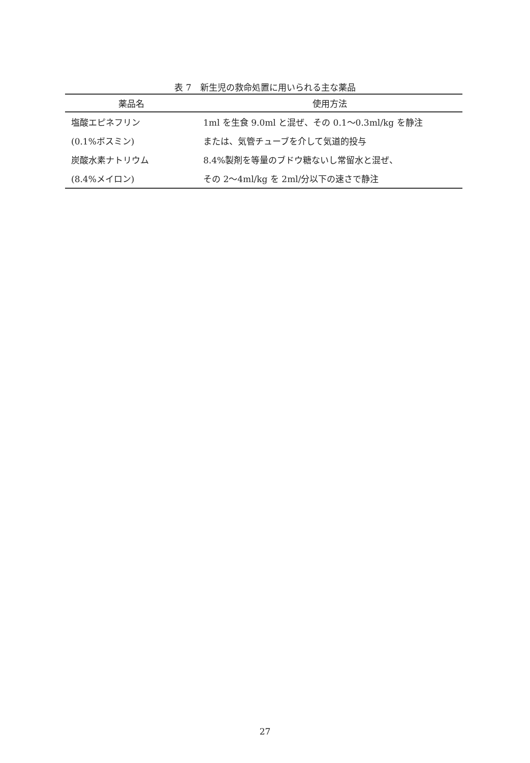表 7　新生児の救命処置に用いられる主な薬品
| 薬品名 | 使用方法 |
| --- | --- |
| 塩酸エピネフリン | 1ml を生食 9.0ml と混ぜ、その 0.1～0.3ml/kg を静注 |
| (0.1%ボスミン) | または、気管チューブを介して気道的投与 |
| 炭酸水素ナトリウム | 8.4%製剤を等量のブドウ糖ないし常留水と混ぜ、 |
| (8.4%メイロン) | その 2～4ml/kg を 2ml/分以下の速さで静注 |
27